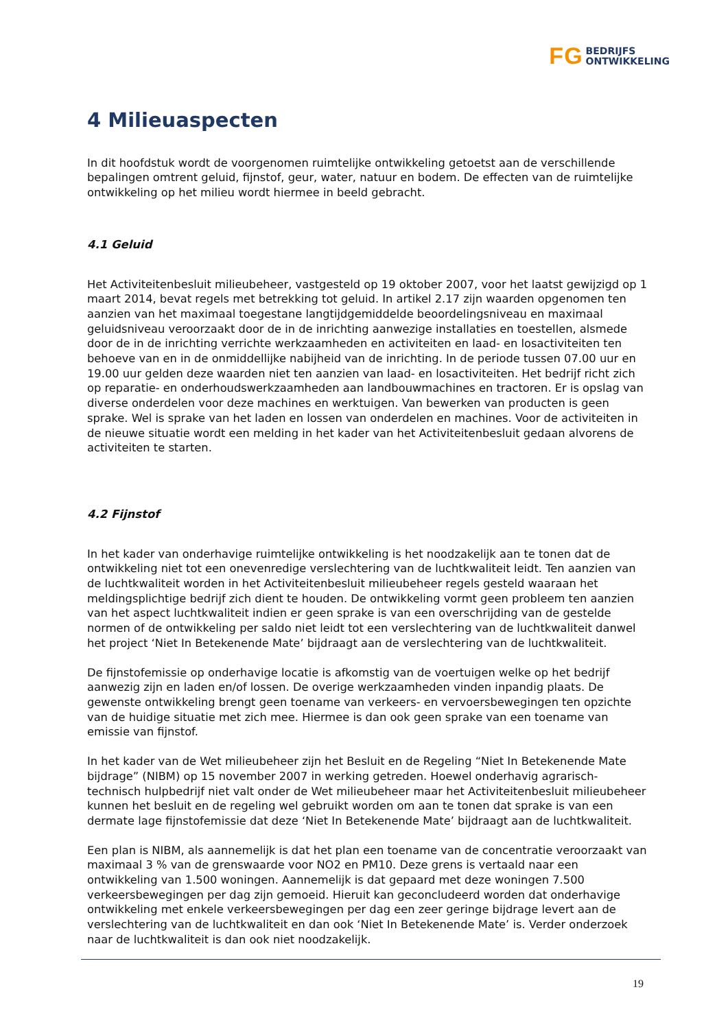FG BEDRIJFS
ONTWIKKELING
4 Milieuaspecten
In dit hoofdstuk wordt de voorgenomen ruimtelijke ontwikkeling getoetst aan de verschillende bepalingen omtrent geluid, fijnstof, geur, water, natuur en bodem. De effecten van de ruimtelijke ontwikkeling op het milieu wordt hiermee in beeld gebracht.
4.1 Geluid
Het Activiteitenbesluit milieubeheer, vastgesteld op 19 oktober 2007, voor het laatst gewijzigd op 1 maart 2014, bevat regels met betrekking tot geluid. In artikel 2.17 zijn waarden opgenomen ten aanzien van het maximaal toegestane langtijdgemiddelde beoordelingsniveau en maximaal geluidsniveau veroorzaakt door de in de inrichting aanwezige installaties en toestellen, alsmede door de in de inrichting verrichte werkzaamheden en activiteiten en laad- en losactiviteiten ten behoeve van en in de onmiddellijke nabijheid van de inrichting. In de periode tussen 07.00 uur en 19.00 uur gelden deze waarden niet ten aanzien van laad- en losactiviteiten. Het bedrijf richt zich op reparatie- en onderhoudswerkzaamheden aan landbouwmachines en tractoren. Er is opslag van diverse onderdelen voor deze machines en werktuigen. Van bewerken van producten is geen sprake. Wel is sprake van het laden en lossen van onderdelen en machines. Voor de activiteiten in de nieuwe situatie wordt een melding in het kader van het Activiteitenbesluit gedaan alvorens de activiteiten te starten.
4.2 Fijnstof
In het kader van onderhavige ruimtelijke ontwikkeling is het noodzakelijk aan te tonen dat de ontwikkeling niet tot een onevenredige verslechtering van de luchtkwaliteit leidt. Ten aanzien van de luchtkwaliteit worden in het Activiteitenbesluit milieubeheer regels gesteld waaraan het meldingsplichtige bedrijf zich dient te houden. De ontwikkeling vormt geen probleem ten aanzien van het aspect luchtkwaliteit indien er geen sprake is van een overschrijding van de gestelde normen of de ontwikkeling per saldo niet leidt tot een verslechtering van de luchtkwaliteit danwel het project ‘Niet In Betekenende Mate’ bijdraagt aan de verslechtering van de luchtkwaliteit.
De fijnstofemissie op onderhavige locatie is afkomstig van de voertuigen welke op het bedrijf aanwezig zijn en laden en/of lossen. De overige werkzaamheden vinden inpandig plaats. De gewenste ontwikkeling brengt geen toename van verkeers- en vervoersbewegingen ten opzichte van de huidige situatie met zich mee. Hiermee is dan ook geen sprake van een toename van emissie van fijnstof.
In het kader van de Wet milieubeheer zijn het Besluit en de Regeling “Niet In Betekenende Mate bijdrage” (NIBM) op 15 november 2007 in werking getreden. Hoewel onderhavig agrarisch-technisch hulpbedrijf niet valt onder de Wet milieubeheer maar het Activiteitenbesluit milieubeheer kunnen het besluit en de regeling wel gebruikt worden om aan te tonen dat sprake is van een dermate lage fijnstofemissie dat deze ‘Niet In Betekenende Mate’ bijdraagt aan de luchtkwaliteit.
Een plan is NIBM, als aannemelijk is dat het plan een toename van de concentratie veroorzaakt van maximaal 3 % van de grenswaarde voor NO2 en PM10. Deze grens is vertaald naar een ontwikkeling van 1.500 woningen. Aannemelijk is dat gepaard met deze woningen 7.500 verkeersbewegingen per dag zijn gemoeid. Hieruit kan geconcludeerd worden dat onderhavige ontwikkeling met enkele verkeersbewegingen per dag een zeer geringe bijdrage levert aan de verslechtering van de luchtkwaliteit en dan ook ‘Niet In Betekenende Mate’ is. Verder onderzoek naar de luchtkwaliteit is dan ook niet noodzakelijk.
19